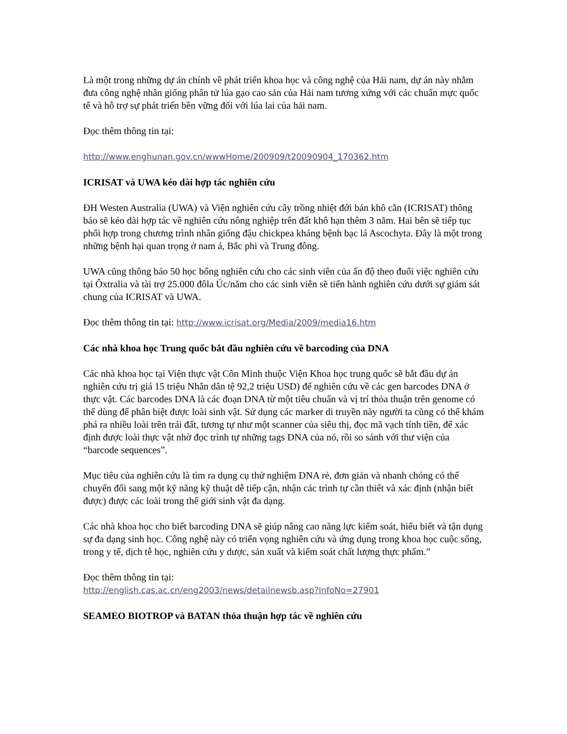Là một trong những dự án chính về phát triển khoa học và công nghệ của Hải nam, dự án này nhằm đưa công nghệ nhân giống phân tử lúa gạo cao sản của Hải nam tương xứng với các chuẩn mực quốc tế và hỗ trợ sự phát triển bền vững đối với lúa lai của hải nam.
Đọc thêm thông tin tại:
http://www.enghunan.gov.cn/wwwHome/200909/t20090904_170362.htm
ICRISAT và UWA kéo dài hợp tác nghiên cứu
ĐH Westen Australia (UWA) và Viện nghiên cứu cây trồng nhiệt đới bán khô cằn (ICRISAT) thông báo sẽ kéo dài hợp tác về nghiên cứu nông nghiệp trên đất khô hạn thêm 3 năm. Hai bên sẽ tiếp tục phối hợp trong chương trình nhân giống đậu chickpea kháng bệnh bạc lá Ascochyta. Đây là một trong những bệnh hại quan trọng ở nam á, Bắc phi và Trung đông.
UWA cũng thông báo 50 học bổng nghiên cứu cho các sinh viên của ấn độ theo đuổi việc nghiên cứu tại Ôxtralia và tài trợ 25.000 đôla Úc/năm cho các sinh viên sẽ tiến hành nghiên cứu dưới sự giám sát chung của ICRISAT và UWA.
Đọc thêm thông tin tại: http://www.icrisat.org/Media/2009/media16.htm
Các nhà khoa học Trung quốc bắt đầu nghiên cứu về barcoding của DNA
Các nhà khoa học tại Viện thực vật Côn Minh thuộc Viện Khoa học trung quốc sẽ bắt đầu dự án nghiên cứu trị giá 15 triệu Nhân dân tệ 92,2 triệu USD) để nghiên cứu về các gen barcodes DNA ở thực vật. Các barcodes DNA là các đoạn DNA từ một tiêu chuẩn và vị trí thỏa thuận trên genome có thể dùng để phân biệt được loài sinh vật. Sử dụng các marker di truyền này người ta cũng có thể khám phá ra nhiều loài trên trái đất, tương tự như một scanner của siêu thị, đọc mã vạch tính tiền, để xác định được loài thực vật nhờ đọc trình tự những tags DNA của nó, rồi so sánh với thư viện của “barcode sequences”.
Mục tiêu của nghiên cứu là tìm ra dụng cụ thử nghiệm DNA rẻ, đơn giản và nhanh chóng có thể chuyển đổi sang một kỹ năng kỹ thuật dễ tiếp cận, nhận các trình tự cần thiết và xác định (nhận biết được) được các loài trong thế giới sinh vật đa dạng.
Các nhà khoa học cho biết barcoding DNA sẽ giúp nâng cao năng lực kiểm soát, hiểu biết và tận dụng sự đa dạng sinh học. Công nghệ này có triển vọng nghiên cứu và ứng dụng trong khoa học cuộc sống, trong y tế, dịch tễ học, nghiên cứu y dược, sản xuất và kiểm soát chất lượng thực phẩm.”
Đọc thêm thông tin tại:
http://english.cas.ac.cn/eng2003/news/detailnewsb.asp?InfoNo=27901
SEAMEO BIOTROP và BATAN thỏa thuận hợp tác về nghiên cứu